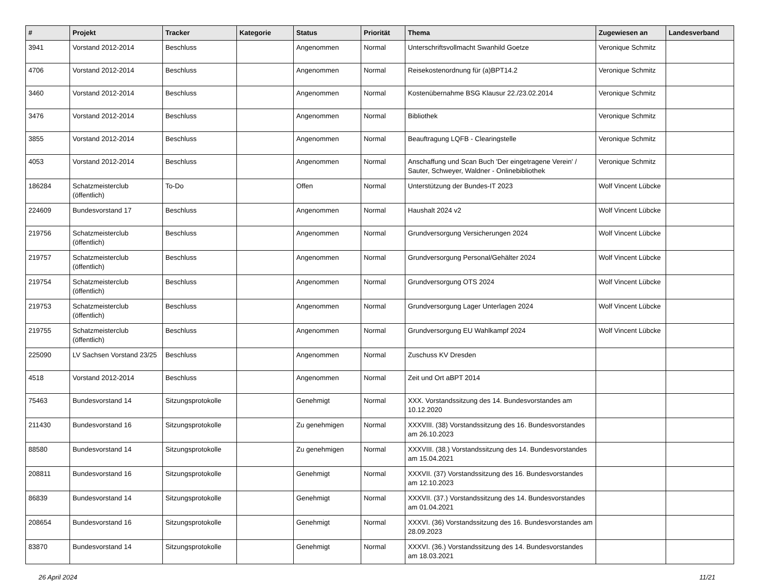| # | Projekt | Tracker | Kategorie | Status | Priorität | Thema | Zugewiesen an | Landesverband |
| --- | --- | --- | --- | --- | --- | --- | --- | --- |
| 3941 | Vorstand 2012-2014 | Beschluss | | Angenommen | Normal | Unterschriftsvollmacht Swanhild Goetze | Veronique Schmitz | |
| 4706 | Vorstand 2012-2014 | Beschluss | | Angenommen | Normal | Reisekostenordnung für (a)BPT14.2 | Veronique Schmitz | |
| 3460 | Vorstand 2012-2014 | Beschluss | | Angenommen | Normal | Kostenübernahme BSG Klausur 22./23.02.2014 | Veronique Schmitz | |
| 3476 | Vorstand 2012-2014 | Beschluss | | Angenommen | Normal | Bibliothek | Veronique Schmitz | |
| 3855 | Vorstand 2012-2014 | Beschluss | | Angenommen | Normal | Beauftragung LQFB - Clearingstelle | Veronique Schmitz | |
| 4053 | Vorstand 2012-2014 | Beschluss | | Angenommen | Normal | Anschaffung und Scan Buch 'Der eingetragene Verein' / Sauter, Schweyer, Waldner - Onlinebibliothek | Veronique Schmitz | |
| 186284 | Schatzmeisterclub (öffentlich) | To-Do | | Offen | Normal | Unterstützung der Bundes-IT 2023 | Wolf Vincent Lübcke | |
| 224609 | Bundesvorstand 17 | Beschluss | | Angenommen | Normal | Haushalt 2024 v2 | Wolf Vincent Lübcke | |
| 219756 | Schatzmeisterclub (öffentlich) | Beschluss | | Angenommen | Normal | Grundversorgung Versicherungen 2024 | Wolf Vincent Lübcke | |
| 219757 | Schatzmeisterclub (öffentlich) | Beschluss | | Angenommen | Normal | Grundversorgung Personal/Gehälter 2024 | Wolf Vincent Lübcke | |
| 219754 | Schatzmeisterclub (öffentlich) | Beschluss | | Angenommen | Normal | Grundversorgung OTS 2024 | Wolf Vincent Lübcke | |
| 219753 | Schatzmeisterclub (öffentlich) | Beschluss | | Angenommen | Normal | Grundversorgung Lager Unterlagen 2024 | Wolf Vincent Lübcke | |
| 219755 | Schatzmeisterclub (öffentlich) | Beschluss | | Angenommen | Normal | Grundversorgung EU Wahlkampf 2024 | Wolf Vincent Lübcke | |
| 225090 | LV Sachsen Vorstand 23/25 | Beschluss | | Angenommen | Normal | Zuschuss KV Dresden | | |
| 4518 | Vorstand 2012-2014 | Beschluss | | Angenommen | Normal | Zeit und Ort aBPT 2014 | | |
| 75463 | Bundesvorstand 14 | Sitzungsprotokolle | | Genehmigt | Normal | XXX. Vorstandssitzung des 14. Bundesvorstandes am 10.12.2020 | | |
| 211430 | Bundesvorstand 16 | Sitzungsprotokolle | | Zu genehmigen | Normal | XXXVIII. (38) Vorstandssitzung des 16. Bundesvorstandes am 26.10.2023 | | |
| 88580 | Bundesvorstand 14 | Sitzungsprotokolle | | Zu genehmigen | Normal | XXXVIII. (38.) Vorstandssitzung des 14. Bundesvorstandes am 15.04.2021 | | |
| 208811 | Bundesvorstand 16 | Sitzungsprotokolle | | Genehmigt | Normal | XXXVII. (37) Vorstandssitzung des 16. Bundesvorstandes am 12.10.2023 | | |
| 86839 | Bundesvorstand 14 | Sitzungsprotokolle | | Genehmigt | Normal | XXXVII. (37.) Vorstandssitzung des 14. Bundesvorstandes am 01.04.2021 | | |
| 208654 | Bundesvorstand 16 | Sitzungsprotokolle | | Genehmigt | Normal | XXXVI. (36) Vorstandssitzung des 16. Bundesvorstandes am 28.09.2023 | | |
| 83870 | Bundesvorstand 14 | Sitzungsprotokolle | | Genehmigt | Normal | XXXVI. (36.) Vorstandssitzung des 14. Bundesvorstandes am 18.03.2021 | | |
26 April 2024 11/21